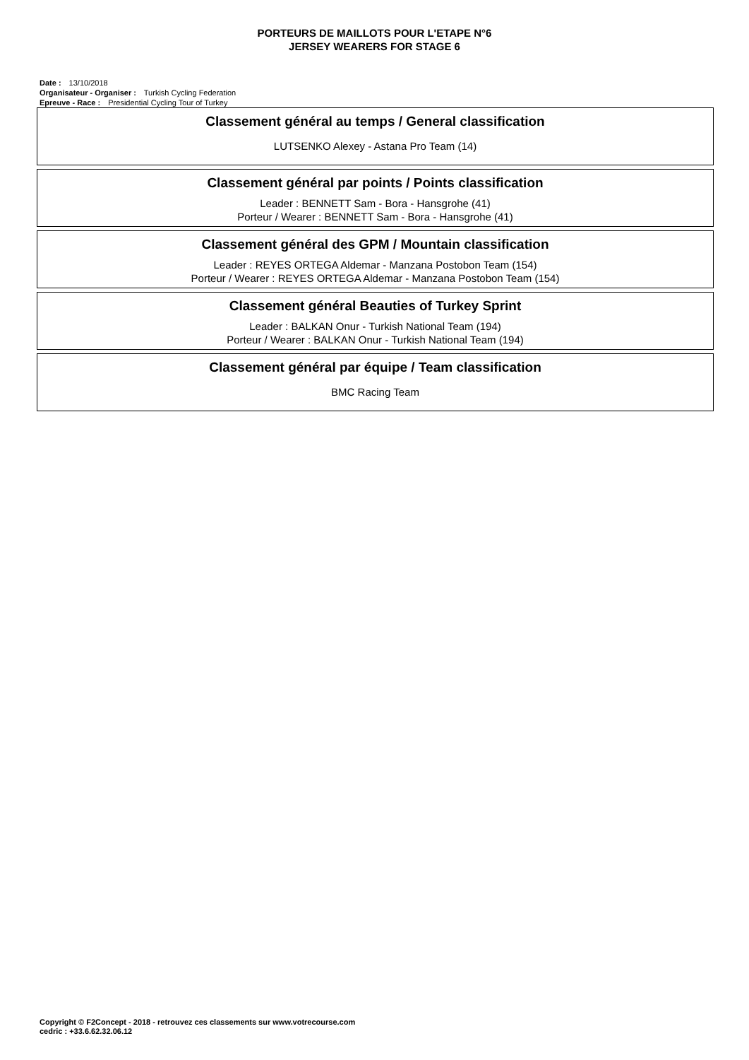PORTEURS DE MAILLOTS POUR L'ETAPE N°6
JERSEY WEARERS FOR STAGE 6
Date : 13/10/2018
Organisateur - Organiser : Turkish Cycling Federation
Epreuve - Race : Presidential Cycling Tour of Turkey
Classement général au temps / General classification
LUTSENKO Alexey - Astana Pro Team (14)
Classement général par points / Points classification
Leader : BENNETT Sam - Bora - Hansgrohe (41)
Porteur / Wearer : BENNETT Sam - Bora - Hansgrohe (41)
Classement général des GPM / Mountain classification
Leader : REYES ORTEGA Aldemar - Manzana Postobon Team (154)
Porteur / Wearer : REYES ORTEGA Aldemar - Manzana Postobon Team (154)
Classement général Beauties of Turkey Sprint
Leader : BALKAN Onur - Turkish National Team (194)
Porteur / Wearer : BALKAN Onur - Turkish National Team (194)
Classement général par équipe / Team classification
BMC Racing Team
Copyright © F2Concept - 2018 - retrouvez ces classements sur www.votrecourse.com
cedric : +33.6.62.32.06.12